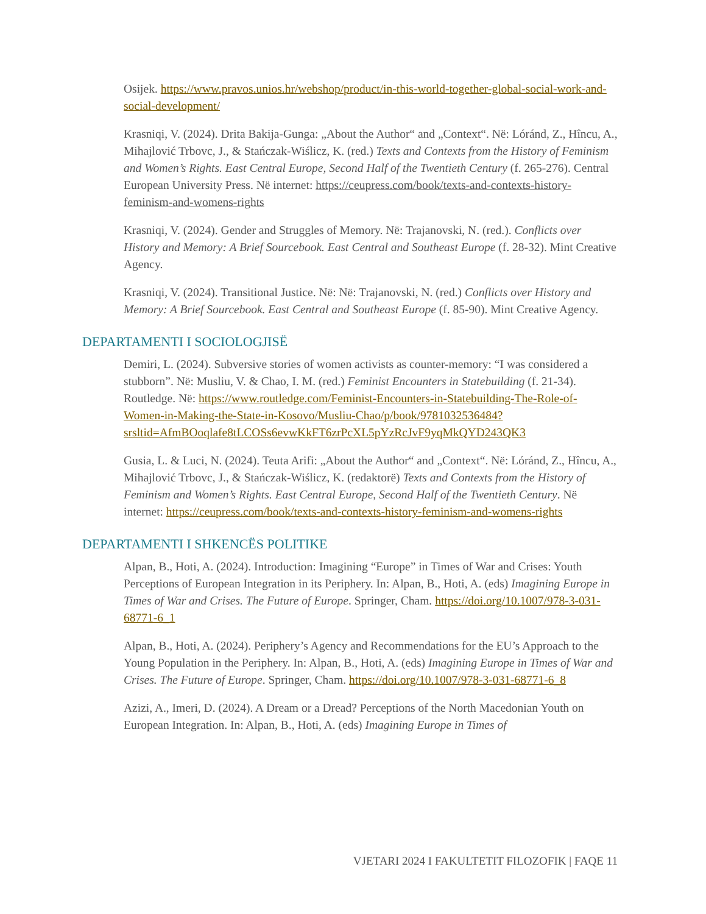Osijek. https://www.pravos.unios.hr/webshop/product/in-this-world-together-global-social-work-and-social-development/
Krasniqi, V. (2024). Drita Bakija-Gunga: „About the Author“ and „Context“. Në: Lóránd, Z., Hîncu, A., Mihajlović Trbovc, J., & Stańczak-Wiślicz, K. (red.) Texts and Contexts from the History of Feminism and Women’s Rights. East Central Europe, Second Half of the Twentieth Century (f. 265-276). Central European University Press. Në internet: https://ceupress.com/book/texts-and-contexts-history-feminism-and-womens-rights
Krasniqi, V. (2024). Gender and Struggles of Memory. Në: Trajanovski, N. (red.). Conflicts over History and Memory: A Brief Sourcebook. East Central and Southeast Europe (f. 28-32). Mint Creative Agency.
Krasniqi, V. (2024). Transitional Justice. Në: Në: Trajanovski, N. (red.) Conflicts over History and Memory: A Brief Sourcebook. East Central and Southeast Europe (f. 85-90). Mint Creative Agency.
DEPARTAMENTI I SOCIOLOGJISË
Demiri, L. (2024). Subversive stories of women activists as counter-memory: “I was considered a stubborn”. Në: Musliu, V. & Chao, I. M. (red.) Feminist Encounters in Statebuilding (f. 21-34). Routledge. Në: https://www.routledge.com/Feminist-Encounters-in-Statebuilding-The-Role-of-Women-in-Making-the-State-in-Kosovo/Musliu-Chao/p/book/9781032536484?srsltid=AfmBOoqlafe8tLCOSs6evwKkFT6zrPcXL5pYzRcJvF9yqMkQYD243QK3
Gusia, L. & Luci, N. (2024). Teuta Arifi: „About the Author“ and „Context“. Në: Lóránd, Z., Hîncu, A., Mihajlović Trbovc, J., & Stańczak-Wiślicz, K. (redaktorë) Texts and Contexts from the History of Feminism and Women’s Rights. East Central Europe, Second Half of the Twentieth Century. Në internet: https://ceupress.com/book/texts-and-contexts-history-feminism-and-womens-rights
DEPARTAMENTI I SHKENCËS POLITIKE
Alpan, B., Hoti, A. (2024). Introduction: Imagining “Europe” in Times of War and Crises: Youth Perceptions of European Integration in its Periphery. In: Alpan, B., Hoti, A. (eds) Imagining Europe in Times of War and Crises. The Future of Europe. Springer, Cham. https://doi.org/10.1007/978-3-031-68771-6_1
Alpan, B., Hoti, A. (2024). Periphery’s Agency and Recommendations for the EU’s Approach to the Young Population in the Periphery. In: Alpan, B., Hoti, A. (eds) Imagining Europe in Times of War and Crises. The Future of Europe. Springer, Cham. https://doi.org/10.1007/978-3-031-68771-6_8
Azizi, A., Imeri, D. (2024). A Dream or a Dread? Perceptions of the North Macedonian Youth on European Integration. In: Alpan, B., Hoti, A. (eds) Imagining Europe in Times of
VJETARI 2024 I FAKULTETIT FILOZOFIK | FAQE 11